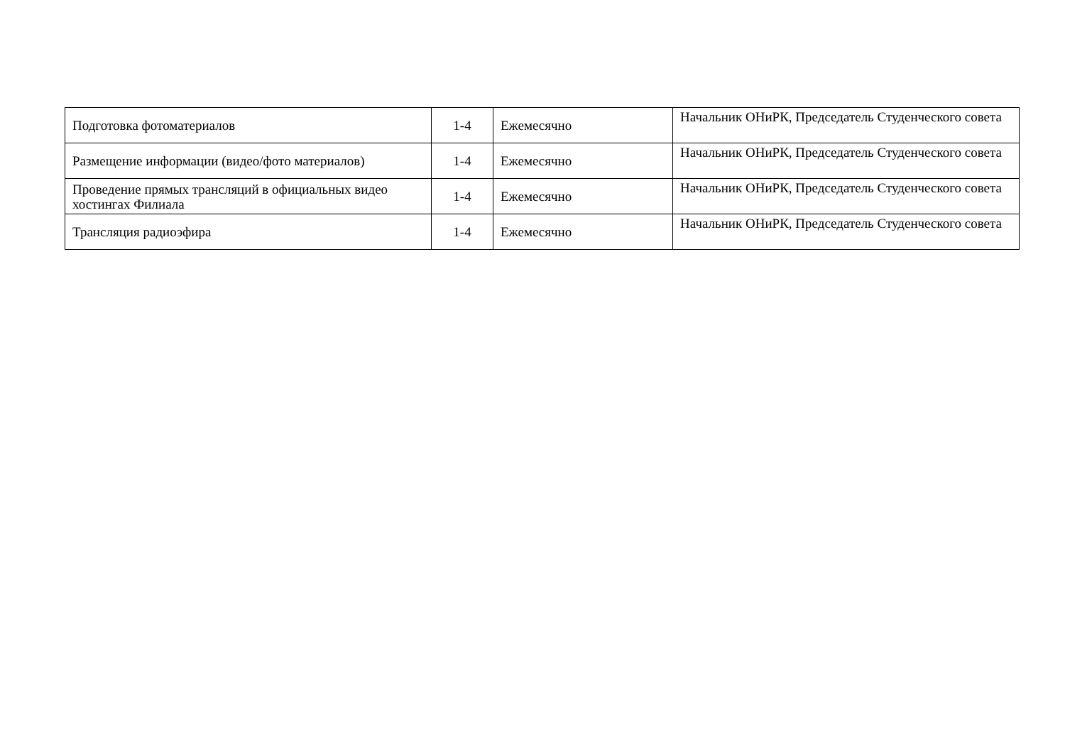| Подготовка фотоматериалов | 1-4 | Ежемесячно | Начальник ОНиРК, Председатель Студенческого совета |
| Размещение информации (видео/фото материалов) | 1-4 | Ежемесячно | Начальник ОНиРК, Председатель Студенческого совета |
| Проведение прямых трансляций в официальных видео хостингах Филиала | 1-4 | Ежемесячно | Начальник ОНиРК, Председатель Студенческого совета |
| Трансляция радиоэфира | 1-4 | Ежемесячно | Начальник ОНиРК, Председатель Студенческого совета |